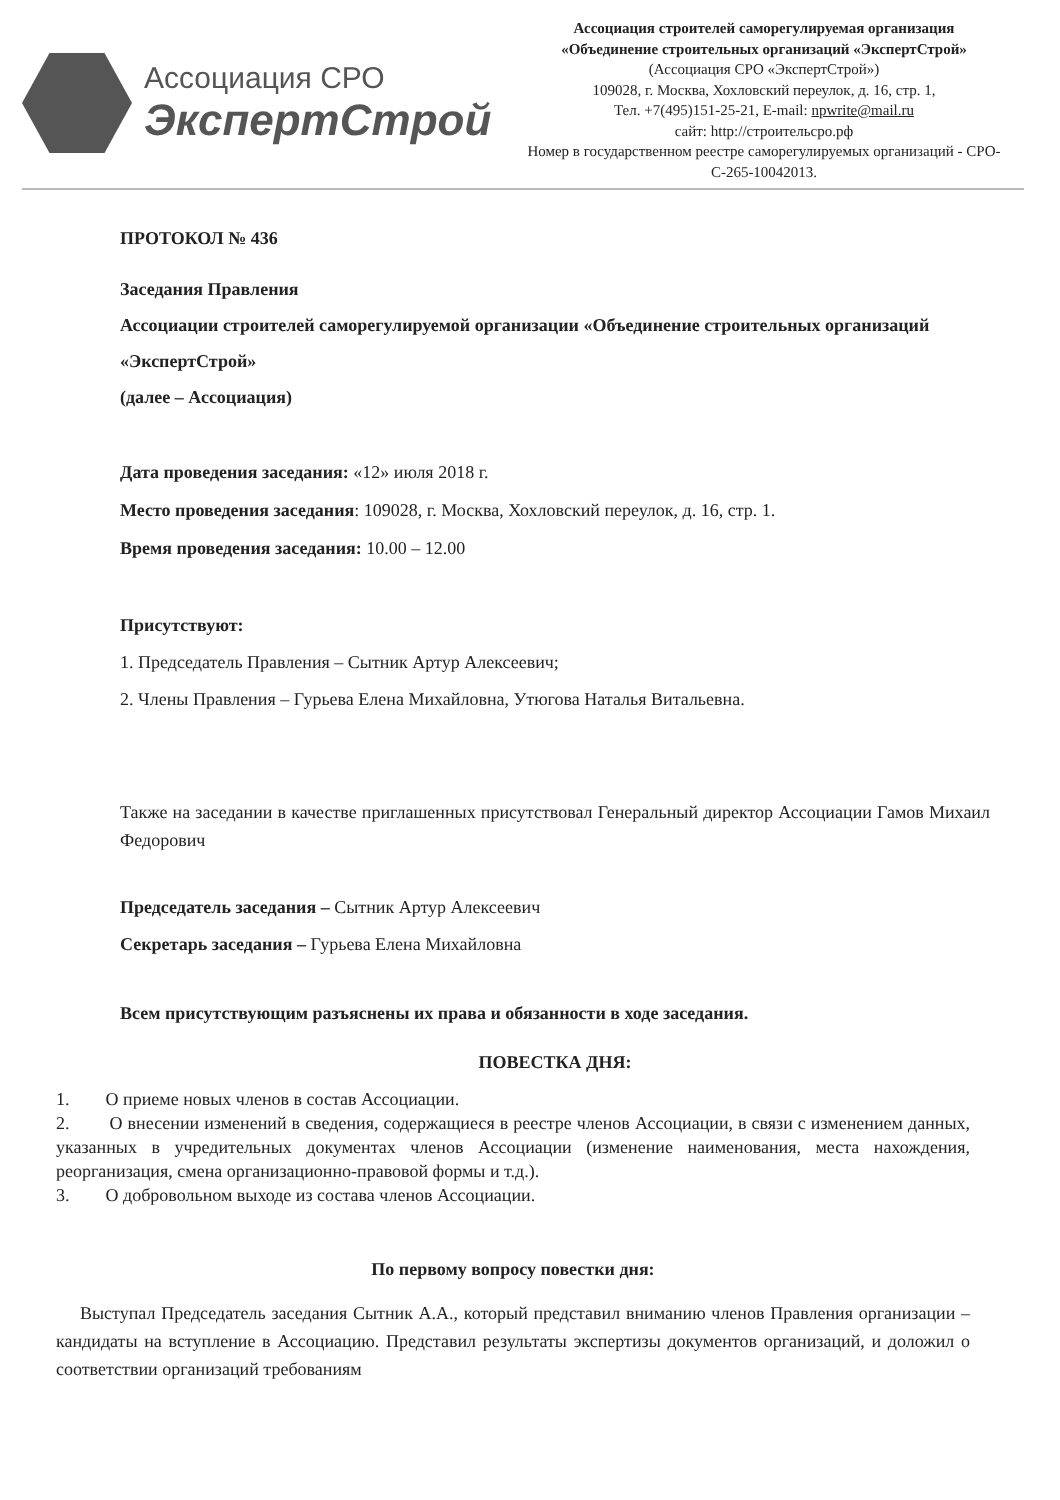Ассоциация СРО
ЭкспертСтрой
Ассоциация строителей саморегулируемая организация
«Объединение строительных организаций «ЭкспертСтрой»
(Ассоциация СРО «ЭкспертСтрой»)
109028, г. Москва, Хохловский переулок, д. 16, стр. 1,
Тел. +7(495)151-25-21, E-mail: npwrite@mail.ru
сайт: http://строительсро.рф
Номер в государственном реестре саморегулируемых организаций - СРО-С-265-10042013.
ПРОТОКОЛ № 436
Заседания Правления
Ассоциации строителей саморегулируемой организации «Объединение строительных организаций «ЭкспертСтрой»
(далее – Ассоциация)
Дата проведения заседания: «12» июля 2018 г.
Место проведения заседания: 109028, г. Москва, Хохловский переулок, д. 16, стр. 1.
Время проведения заседания: 10.00 – 12.00
Присутствуют:
1. Председатель Правления – Сытник Артур Алексеевич;
2. Члены Правления – Гурьева Елена Михайловна, Утюгова Наталья Витальевна.
Также на заседании в качестве приглашенных присутствовал Генеральный директор Ассоциации Гамов Михаил Федорович
Председатель заседания – Сытник Артур Алексеевич
Секретарь заседания – Гурьева Елена Михайловна
Всем присутствующим разъяснены их права и обязанности в ходе заседания.
ПОВЕСТКА ДНЯ:
1. О приеме новых членов в состав Ассоциации.
2. О внесении изменений в сведения, содержащиеся в реестре членов Ассоциации, в связи с изменением данных, указанных в учредительных документах членов Ассоциации (изменение наименования, места нахождения, реорганизация, смена организационно-правовой формы и т.д.).
3. О добровольном выходе из состава членов Ассоциации.
По первому вопросу повестки дня:
Выступал Председатель заседания Сытник А.А., который представил вниманию членов Правления организации – кандидаты на вступление в Ассоциацию. Представил результаты экспертизы документов организаций, и доложил о соответствии организаций требованиям